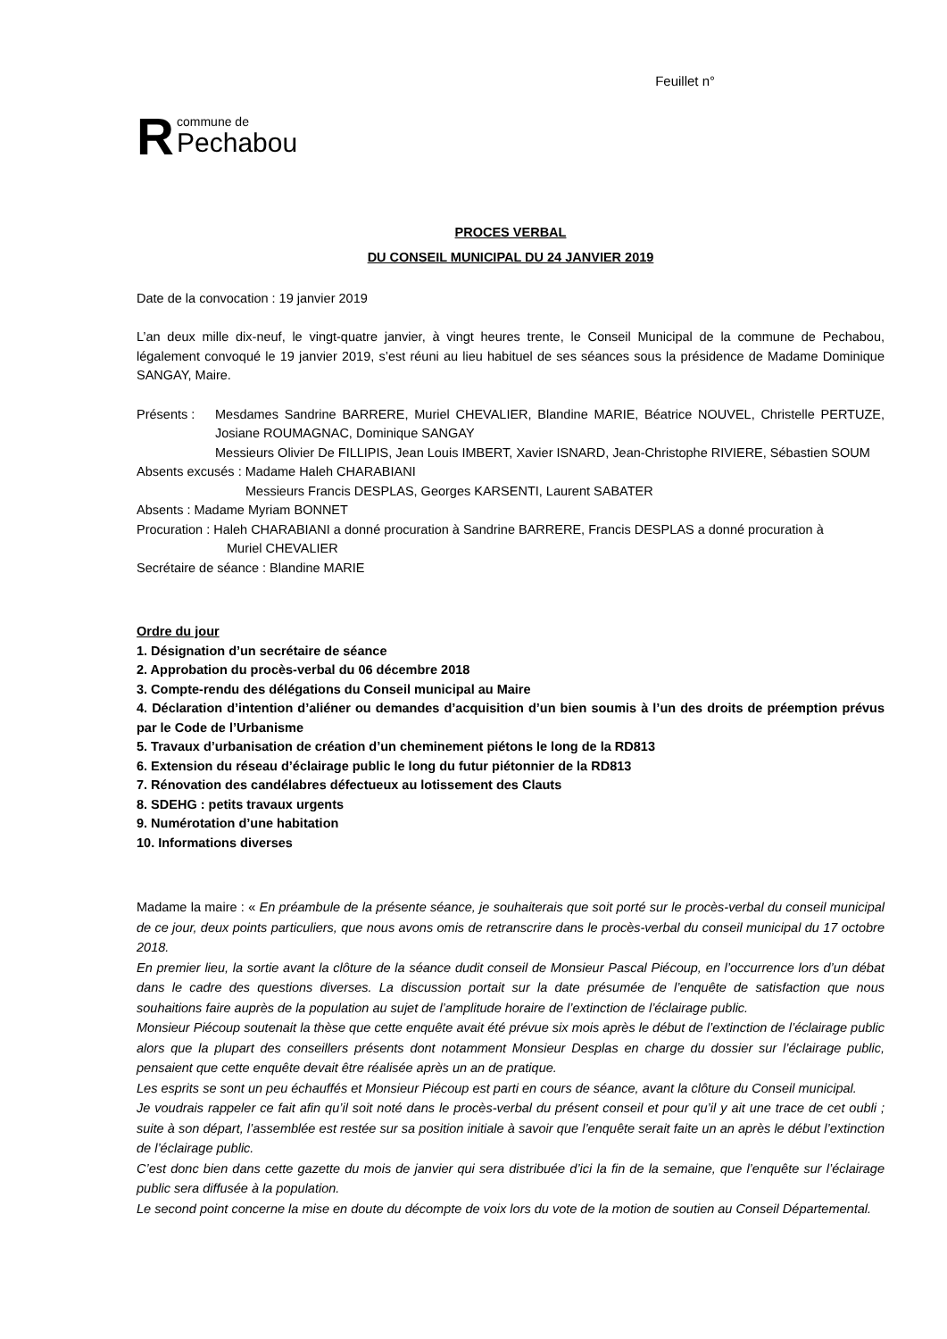Feuillet n°
R
commune de
Pechabou
PROCES VERBAL
DU CONSEIL MUNICIPAL DU 24 JANVIER 2019
Date de la convocation : 19 janvier 2019
L’an deux mille dix-neuf, le vingt-quatre janvier, à vingt heures trente, le Conseil Municipal de la commune de Pechabou, légalement convoqué le 19 janvier 2019, s’est réuni au lieu habituel de ses séances sous la présidence de Madame Dominique SANGAY, Maire.
Présents : Mesdames Sandrine BARRERE, Muriel CHEVALIER, Blandine MARIE, Béatrice NOUVEL, Christelle PERTUZE, Josiane ROUMAGNAC, Dominique SANGAY
Messieurs Olivier De FILLIPIS, Jean Louis IMBERT, Xavier ISNARD, Jean-Christophe RIVIERE, Sébastien SOUM
Absents excusés : Madame Haleh CHARABIANI
Messieurs Francis DESPLAS, Georges KARSENTI, Laurent SABATER
Absents : Madame Myriam BONNET
Procuration : Haleh CHARABIANI a donné procuration à Sandrine BARRERE, Francis DESPLAS a donné procuration à
Muriel CHEVALIER
Secrétaire de séance : Blandine MARIE
Ordre du jour
1. Désignation d’un secrétaire de séance
2. Approbation du procès-verbal du 06 décembre 2018
3. Compte-rendu des délégations du Conseil municipal au Maire
4. Déclaration d’intention d’aliéner ou demandes d’acquisition d’un bien soumis à l’un des droits de préemption prévus par le Code de l’Urbanisme
5. Travaux d’urbanisation de création d’un cheminement piétons le long de la RD813
6. Extension du réseau d’éclairage public le long du futur piétonnier de la RD813
7. Rénovation des candélabres défectueux au lotissement des Clauts
8. SDEHG : petits travaux urgents
9. Numérotation d’une habitation
10. Informations diverses
Madame la maire : « En préambule de la présente séance, je souhaiterais que soit porté sur le procès-verbal du conseil municipal de ce jour, deux points particuliers, que nous avons omis de retranscrire dans le procès-verbal du conseil municipal du 17 octobre 2018.
En premier lieu, la sortie avant la clôture de la séance dudit conseil de Monsieur Pascal Piécoup, en l’occurrence lors d’un débat dans le cadre des questions diverses. La discussion portait sur la date présumée de l’enquête de satisfaction que nous souhaitions faire auprès de la population au sujet de l’amplitude horaire de l’extinction de l’éclairage public.
Monsieur Piécoup soutenait la thèse que cette enquête avait été prévue six mois après le début de l’extinction de l’éclairage public alors que la plupart des conseillers présents dont notamment Monsieur Desplas en charge du dossier sur l’éclairage public, pensaient que cette enquête devait être réalisée après un an de pratique.
Les esprits se sont un peu échauffés et Monsieur Piécoup est parti en cours de séance, avant la clôture du Conseil municipal.
Je voudrais rappeler ce fait afin qu’il soit noté dans le procès-verbal du présent conseil et pour qu’il y ait une trace de cet oubli ; suite à son départ, l’assemblée est restée sur sa position initiale à savoir que l’enquête serait faite un an après le début l’extinction de l’éclairage public.
C’est donc bien dans cette gazette du mois de janvier qui sera distribuée d’ici la fin de la semaine, que l’enquête sur l’éclairage public sera diffusée à la population.
Le second point concerne la mise en doute du décompte de voix lors du vote de la motion de soutien au Conseil Départemental.